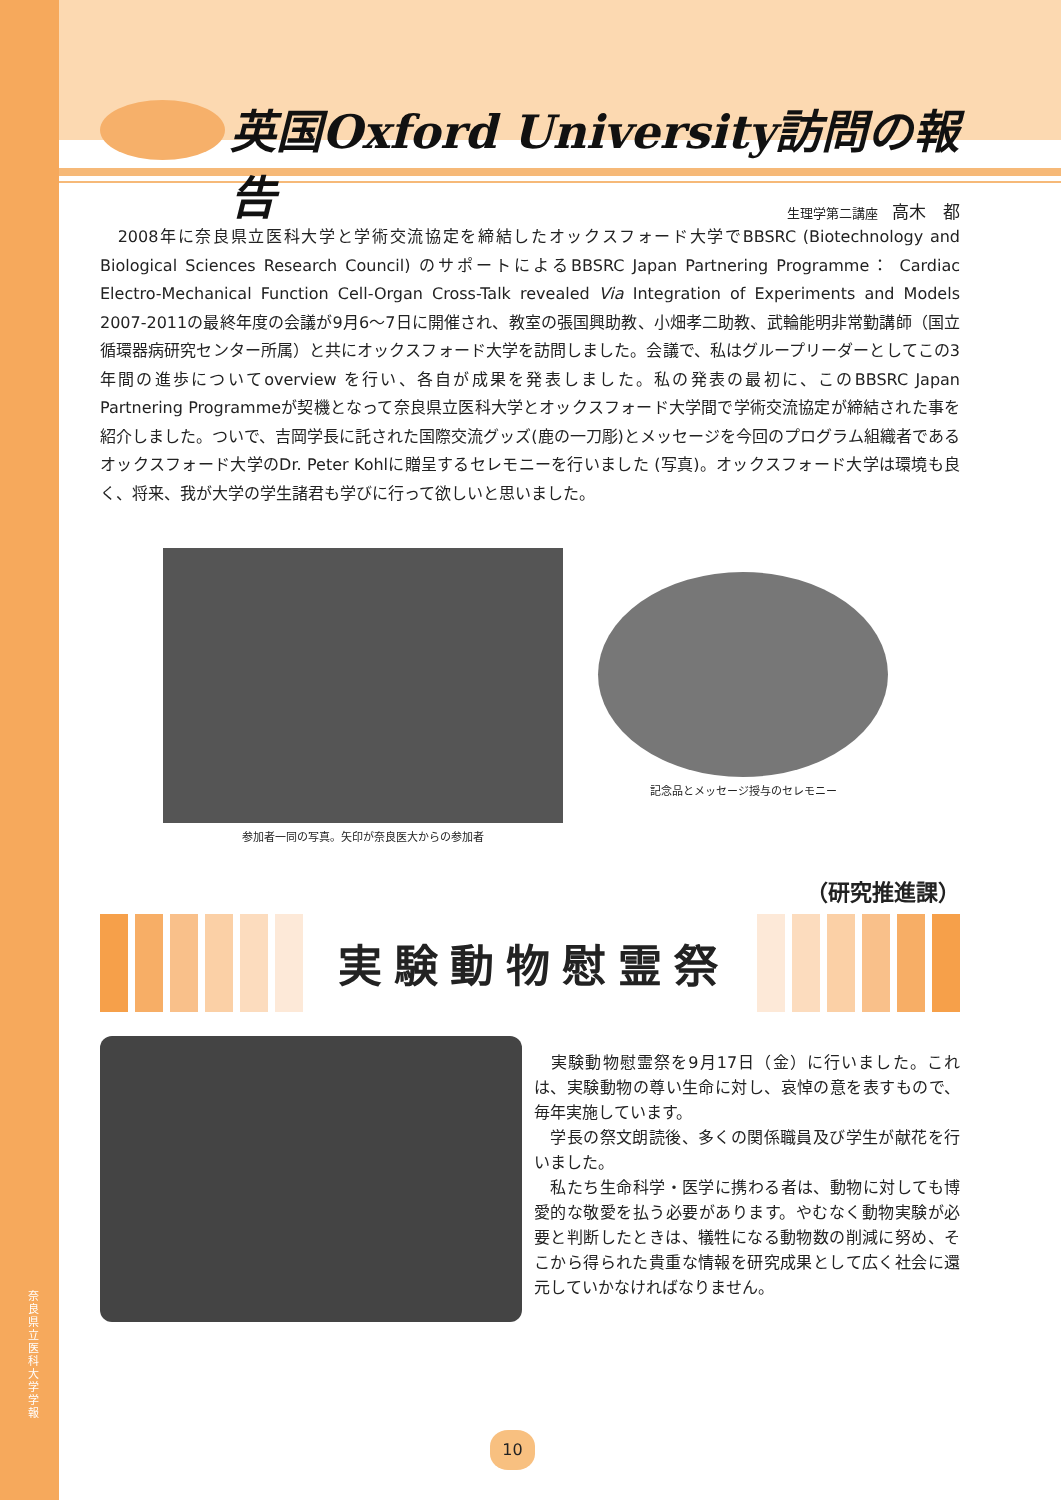奈良県立医科大学 学報
英国Oxford University訪問の報告
生理学第二講座 高木　都
　2008年に奈良県立医科大学と学術交流協定を締結したオックスフォード大学でBBSRC (Biotechnology and Biological Sciences Research Council) のサポートによるBBSRC Japan Partnering Programme： Cardiac Electro-Mechanical Function Cell-Organ Cross-Talk revealed Via Integration of Experiments and Models 2007-2011の最終年度の会議が9月6～7日に開催され、教室の張国興助教、小畑孝二助教、武輪能明非常勤講師（国立循環器病研究センター所属）と共にオックスフォード大学を訪問しました。会議で、私はグループリーダーとしてこの3年間の進歩についてoverview を行い、各自が成果を発表しました。私の発表の最初に、このBBSRC Japan Partnering Programmeが契機となって奈良県立医科大学とオックスフォード大学間で学術交流協定が締結された事を紹介しました。ついで、吉岡学長に託された国際交流グッズ(鹿の一刀彫)とメッセージを今回のプログラム組織者であるオックスフォード大学のDr. Peter Kohlに贈呈するセレモニーを行いました (写真)。オックスフォード大学は環境も良く、将来、我が大学の学生諸君も学びに行って欲しいと思いました。
参加者一同の写真。矢印が奈良医大からの参加者
記念品とメッセージ授与のセレモニー
（研究推進課）
実験動物慰霊祭
　実験動物慰霊祭を9月17日（金）に行いました。これは、実験動物の尊い生命に対し、哀悼の意を表すもので、毎年実施しています。
　学長の祭文朗読後、多くの関係職員及び学生が献花を行いました。
　私たち生命科学・医学に携わる者は、動物に対しても博愛的な敬愛を払う必要があります。やむなく動物実験が必要と判断したときは、犠牲になる動物数の削減に努め、そこから得られた貴重な情報を研究成果として広く社会に還元していかなければなりません。
10